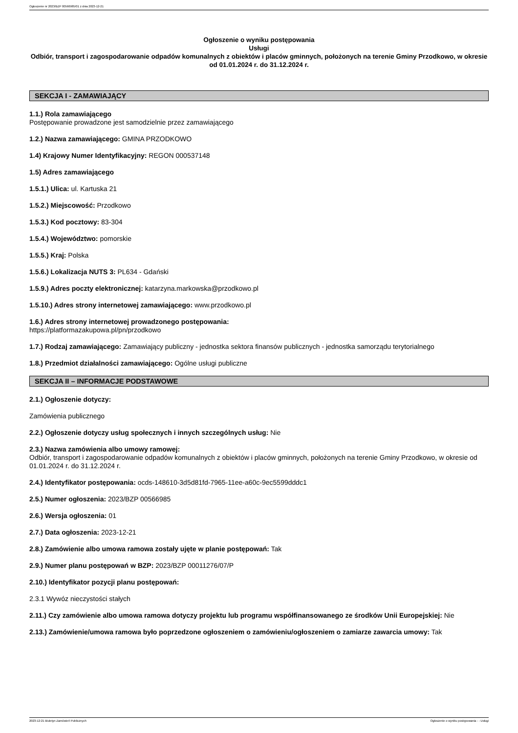Ogłoszenie nr 2023/BZP 00566985/01 z dnia 2023-12-21
Ogłoszenie o wyniku postępowania
Usługi
Odbiór, transport i zagospodarowanie odpadów komunalnych z obiektów i placów gminnych, położonych na terenie Gminy Przodkowo, w okresie od 01.01.2024 r. do 31.12.2024 r.
SEKCJA I - ZAMAWIAJĄCY
1.1.) Rola zamawiającego
Postępowanie prowadzone jest samodzielnie przez zamawiającego
1.2.) Nazwa zamawiającego: GMINA PRZODKOWO
1.4) Krajowy Numer Identyfikacyjny: REGON 000537148
1.5) Adres zamawiającego
1.5.1.) Ulica: ul. Kartuska 21
1.5.2.) Miejscowość: Przodkowo
1.5.3.) Kod pocztowy: 83-304
1.5.4.) Województwo: pomorskie
1.5.5.) Kraj: Polska
1.5.6.) Lokalizacja NUTS 3: PL634 - Gdański
1.5.9.) Adres poczty elektronicznej: katarzyna.markowska@przodkowo.pl
1.5.10.) Adres strony internetowej zamawiającego: www.przodkowo.pl
1.6.) Adres strony internetowej prowadzonego postępowania:
https://platformazakupowa.pl/pn/przodkowo
1.7.) Rodzaj zamawiającego: Zamawiający publiczny - jednostka sektora finansów publicznych - jednostka samorządu terytorialnego
1.8.) Przedmiot działalności zamawiającego: Ogólne usługi publiczne
SEKCJA II – INFORMACJE PODSTAWOWE
2.1.) Ogłoszenie dotyczy:
Zamówienia publicznego
2.2.) Ogłoszenie dotyczy usług społecznych i innych szczególnych usług: Nie
2.3.) Nazwa zamówienia albo umowy ramowej:
Odbiór, transport i zagospodarowanie odpadów komunalnych z obiektów i placów gminnych, położonych na terenie Gminy Przodkowo, w okresie od 01.01.2024 r. do 31.12.2024 r.
2.4.) Identyfikator postępowania: ocds-148610-3d5d81fd-7965-11ee-a60c-9ec5599dddc1
2.5.) Numer ogłoszenia: 2023/BZP 00566985
2.6.) Wersja ogłoszenia: 01
2.7.) Data ogłoszenia: 2023-12-21
2.8.) Zamówienie albo umowa ramowa zostały ujęte w planie postępowań: Tak
2.9.) Numer planu postępowań w BZP: 2023/BZP 00011276/07/P
2.10.) Identyfikator pozycji planu postępowań:
2.3.1 Wywóz nieczystości stałych
2.11.) Czy zamówienie albo umowa ramowa dotyczy projektu lub programu współfinansowanego ze środków Unii Europejskiej: Nie
2.13.) Zamówienie/umowa ramowa było poprzedzone ogłoszeniem o zamówieniu/ogłoszeniem o zamiarze zawarcia umowy: Tak
2023-12-21 Biuletyn Zamówień Publicznych Ogłoszenie o wyniku postępowania - - Usługi